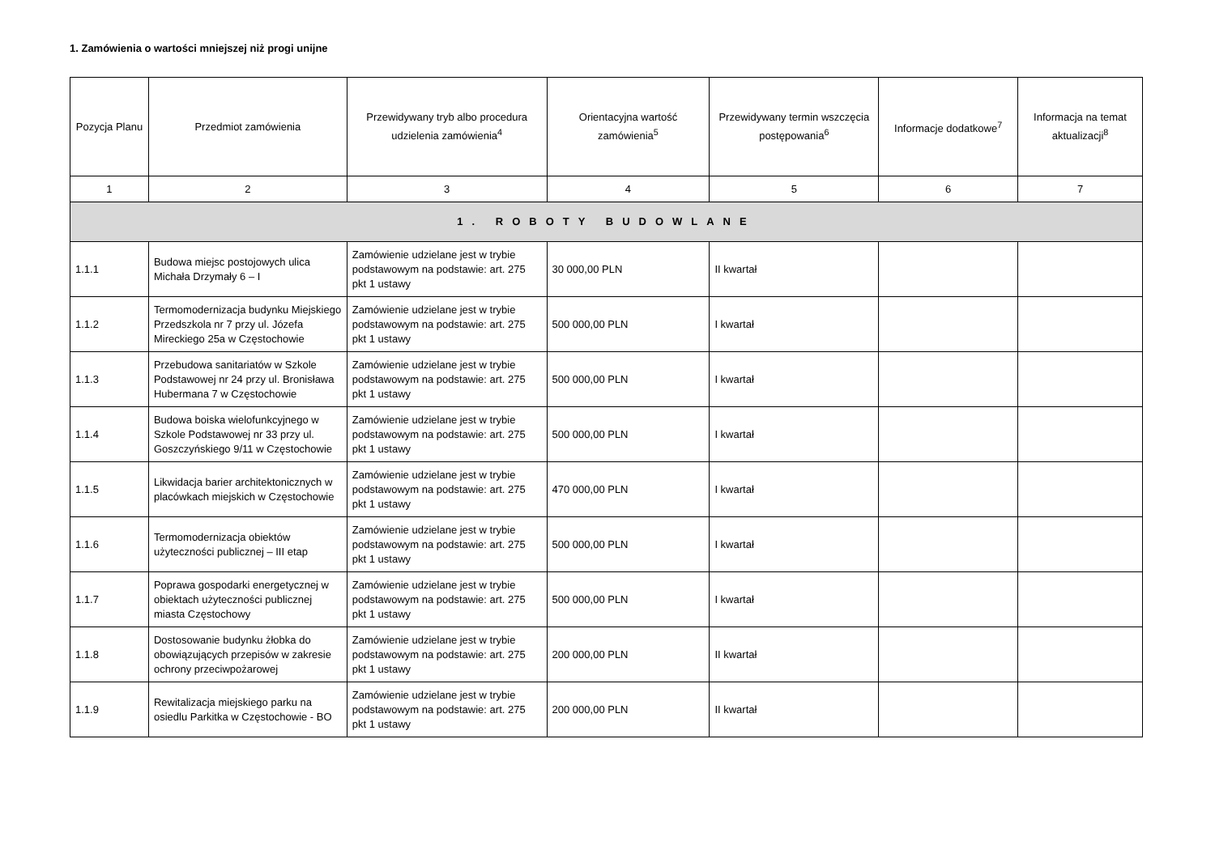1. Zamówienia o wartości mniejszej niż progi unijne
| Pozycja Planu | Przedmiot zamówienia | Przewidywany tryb albo procedura udzielenia zamówienia<sup>4</sup> | Orientacyjna wartość zamówienia<sup>5</sup> | Przewidywany termin wszczęcia postępowania<sup>6</sup> | Informacje dodatkowe<sup>7</sup> | Informacja na temat aktualizacji<sup>8</sup> |
| --- | --- | --- | --- | --- | --- | --- |
| 1 | 2 | 3 | 4 | 5 | 6 | 7 |
| 1. ROBOTY BUDOWLANE | | | | | | |
| 1.1.1 | Budowa miejsc postojowych ulica Michała Drzymały 6 – I | Zamówienie udzielane jest w trybie podstawowym na podstawie: art. 275 pkt 1 ustawy | 30 000,00 PLN | II kwartał | | |
| 1.1.2 | Termomodernizacja budynku Miejskiego Przedszkola nr 7 przy ul. Józefa Mireckiego 25a w Częstochowie | Zamówienie udzielane jest w trybie podstawowym na podstawie: art. 275 pkt 1 ustawy | 500 000,00 PLN | I kwartał | | |
| 1.1.3 | Przebudowa sanitariatów w Szkole Podstawowej nr 24 przy ul. Bronisława Hubermana 7 w Częstochowie | Zamówienie udzielane jest w trybie podstawowym na podstawie: art. 275 pkt 1 ustawy | 500 000,00 PLN | I kwartał | | |
| 1.1.4 | Budowa boiska wielofunkcyjnego w Szkole Podstawowej nr 33 przy ul. Goszczyńskiego 9/11 w Częstochowie | Zamówienie udzielane jest w trybie podstawowym na podstawie: art. 275 pkt 1 ustawy | 500 000,00 PLN | I kwartał | | |
| 1.1.5 | Likwidacja barier architektonicznych w placówkach miejskich w Częstochowie | Zamówienie udzielane jest w trybie podstawowym na podstawie: art. 275 pkt 1 ustawy | 470 000,00 PLN | I kwartał | | |
| 1.1.6 | Termomodernizacja obiektów użyteczności publicznej – III etap | Zamówienie udzielane jest w trybie podstawowym na podstawie: art. 275 pkt 1 ustawy | 500 000,00 PLN | I kwartał | | |
| 1.1.7 | Poprawa gospodarki energetycznej w obiektach użyteczności publicznej miasta Częstochowy | Zamówienie udzielane jest w trybie podstawowym na podstawie: art. 275 pkt 1 ustawy | 500 000,00 PLN | I kwartał | | |
| 1.1.8 | Dostosowanie budynku żłobka do obowiązujących przepisów w zakresie ochrony przeciwpożarowej | Zamówienie udzielane jest w trybie podstawowym na podstawie: art. 275 pkt 1 ustawy | 200 000,00 PLN | II kwartał | | |
| 1.1.9 | Rewitalizacja miejskiego parku na osiedlu Parkitka w Częstochowie - BO | Zamówienie udzielane jest w trybie podstawowym na podstawie: art. 275 pkt 1 ustawy | 200 000,00 PLN | II kwartał | | |